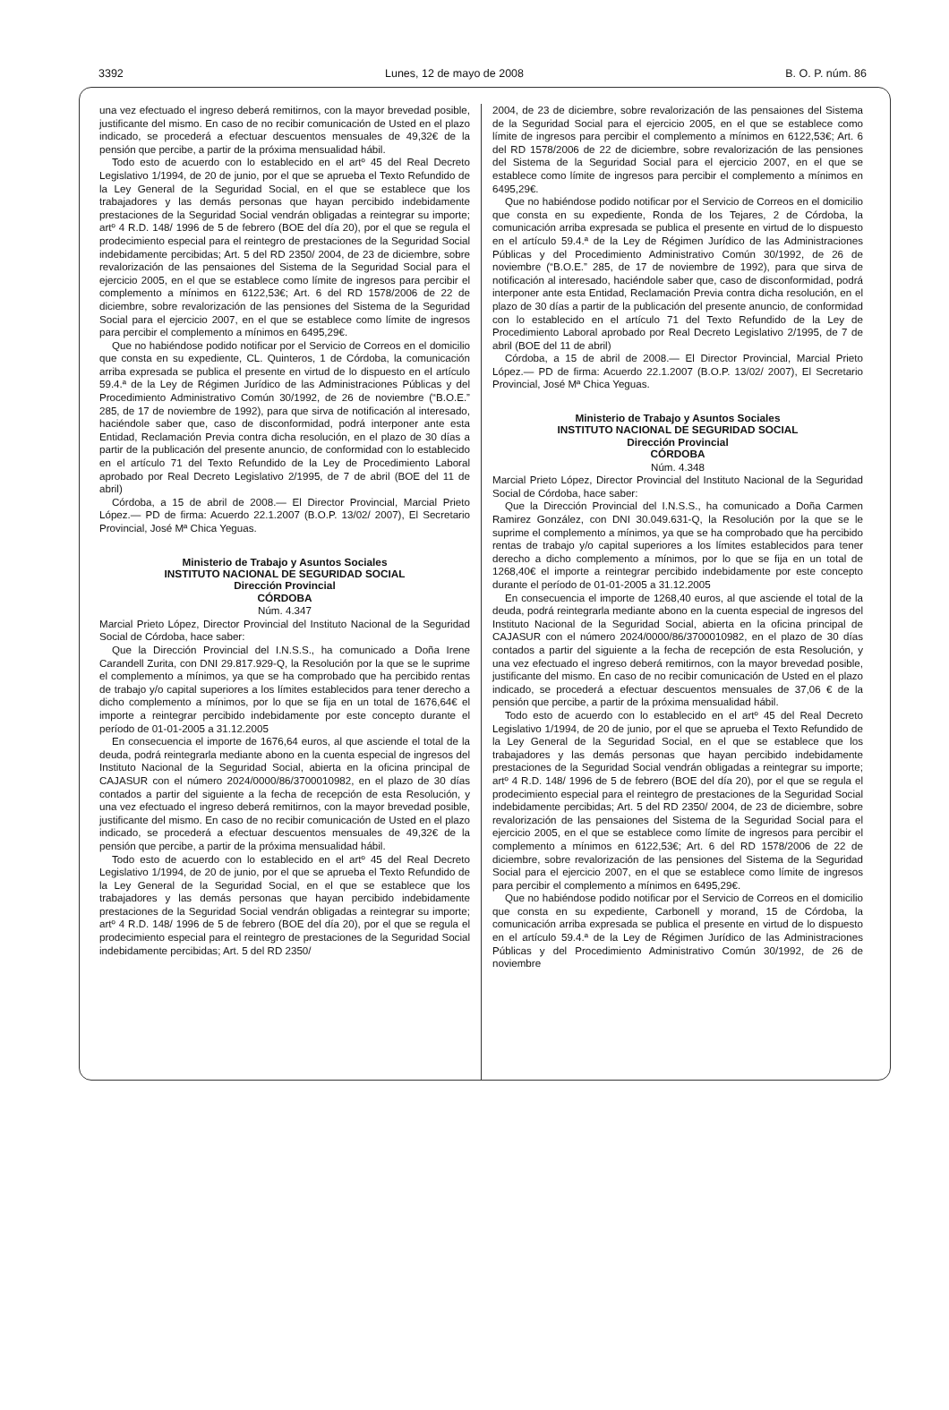3392 Lunes, 12 de mayo de 2008 B. O. P. núm. 86
una vez efectuado el ingreso deberá remitirnos, con la mayor brevedad posible, justificante del mismo. En caso de no recibir comunicación de Usted en el plazo indicado, se procederá a efectuar descuentos mensuales de 49,32€ de la pensión que percibe, a partir de la próxima mensualidad hábil.
Todo esto de acuerdo con lo establecido en el artº 45 del Real Decreto Legislativo 1/1994, de 20 de junio, por el que se aprueba el Texto Refundido de la Ley General de la Seguridad Social, en el que se establece que los trabajadores y las demás personas que hayan percibido indebidamente prestaciones de la Seguridad Social vendrán obligadas a reintegrar su importe; artº 4 R.D. 148/ 1996 de 5 de febrero (BOE del día 20), por el que se regula el prodecimiento especial para el reintegro de prestaciones de la Seguridad Social indebidamente percibidas; Art. 5 del RD 2350/ 2004, de 23 de diciembre, sobre revalorización de las pensaiones del Sistema de la Seguridad Social para el ejercicio 2005, en el que se establece como límite de ingresos para percibir el complemento a mínimos en 6122,53€; Art. 6 del RD 1578/2006 de 22 de diciembre, sobre revalorización de las pensiones del Sistema de la Seguridad Social para el ejercicio 2007, en el que se establece como límite de ingresos para percibir el complemento a mínimos en 6495,29€.
Que no habiéndose podido notificar por el Servicio de Correos en el domicilio que consta en su expediente, CL. Quinteros, 1 de Córdoba, la comunicación arriba expresada se publica el presente en virtud de lo dispuesto en el artículo 59.4.ª de la Ley de Régimen Jurídico de las Administraciones Públicas y del Procedimiento Administrativo Común 30/1992, de 26 de noviembre (“B.O.E.” 285, de 17 de noviembre de 1992), para que sirva de notificación al interesado, haciéndole saber que, caso de disconformidad, podrá interponer ante esta Entidad, Reclamación Previa contra dicha resolución, en el plazo de 30 días a partir de la publicación del presente anuncio, de conformidad con lo establecido en el artículo 71 del Texto Refundido de la Ley de Procedimiento Laboral aprobado por Real Decreto Legislativo 2/1995, de 7 de abril (BOE del 11 de abril)
Córdoba, a 15 de abril de 2008.— El Director Provincial, Marcial Prieto López.— PD de firma: Acuerdo 22.1.2007 (B.O.P. 13/02/ 2007), El Secretario Provincial, José Mª Chica Yeguas.
Ministerio de Trabajo y Asuntos Sociales
INSTITUTO NACIONAL DE SEGURIDAD SOCIAL
Dirección Provincial
CÓRDOBA
Núm. 4.347
Marcial Prieto López, Director Provincial del Instituto Nacional de la Seguridad Social de Córdoba, hace saber:
Que la Dirección Provincial del I.N.S.S., ha comunicado a Doña Irene Carandell Zurita, con DNI 29.817.929-Q, la Resolución por la que se le suprime el complemento a mínimos, ya que se ha comprobado que ha percibido rentas de trabajo y/o capital superiores a los límites establecidos para tener derecho a dicho complemento a mínimos, por lo que se fija en un total de 1676,64€ el importe a reintegrar percibido indebidamente por este concepto durante el período de 01-01-2005 a 31.12.2005
En consecuencia el importe de 1676,64 euros, al que asciende el total de la deuda, podrá reintegrarla mediante abono en la cuenta especial de ingresos del Instituto Nacional de la Seguridad Social, abierta en la oficina principal de CAJASUR con el número 2024/0000/86/3700010982, en el plazo de 30 días contados a partir del siguiente a la fecha de recepción de esta Resolución, y una vez efectuado el ingreso deberá remitirnos, con la mayor brevedad posible, justificante del mismo. En caso de no recibir comunicación de Usted en el plazo indicado, se procederá a efectuar descuentos mensuales de 49,32€ de la pensión que percibe, a partir de la próxima mensualidad hábil.
Todo esto de acuerdo con lo establecido en el artº 45 del Real Decreto Legislativo 1/1994, de 20 de junio, por el que se aprueba el Texto Refundido de la Ley General de la Seguridad Social, en el que se establece que los trabajadores y las demás personas que hayan percibido indebidamente prestaciones de la Seguridad Social vendrán obligadas a reintegrar su importe; artº 4 R.D. 148/ 1996 de 5 de febrero (BOE del día 20), por el que se regula el prodecimiento especial para el reintegro de prestaciones de la Seguridad Social indebidamente percibidas; Art. 5 del RD 2350/
2004, de 23 de diciembre, sobre revalorización de las pensaiones del Sistema de la Seguridad Social para el ejercicio 2005, en el que se establece como límite de ingresos para percibir el complemento a mínimos en 6122,53€; Art. 6 del RD 1578/2006 de 22 de diciembre, sobre revalorización de las pensiones del Sistema de la Seguridad Social para el ejercicio 2007, en el que se establece como límite de ingresos para percibir el complemento a mínimos en 6495,29€.
Que no habiéndose podido notificar por el Servicio de Correos en el domicilio que consta en su expediente, Ronda de los Tejares, 2 de Córdoba, la comunicación arriba expresada se publica el presente en virtud de lo dispuesto en el artículo 59.4.ª de la Ley de Régimen Jurídico de las Administraciones Públicas y del Procedimiento Administrativo Común 30/1992, de 26 de noviembre (“B.O.E.” 285, de 17 de noviembre de 1992), para que sirva de notificación al interesado, haciéndole saber que, caso de disconformidad, podrá interponer ante esta Entidad, Reclamación Previa contra dicha resolución, en el plazo de 30 días a partir de la publicación del presente anuncio, de conformidad con lo establecido en el artículo 71 del Texto Refundido de la Ley de Procedimiento Laboral aprobado por Real Decreto Legislativo 2/1995, de 7 de abril (BOE del 11 de abril)
Córdoba, a 15 de abril de 2008.— El Director Provincial, Marcial Prieto López.— PD de firma: Acuerdo 22.1.2007 (B.O.P. 13/02/ 2007), El Secretario Provincial, José Mª Chica Yeguas.
Ministerio de Trabajo y Asuntos Sociales
INSTITUTO NACIONAL DE SEGURIDAD SOCIAL
Dirección Provincial
CÓRDOBA
Núm. 4.348
Marcial Prieto López, Director Provincial del Instituto Nacional de la Seguridad Social de Córdoba, hace saber:
Que la Dirección Provincial del I.N.S.S., ha comunicado a Doña Carmen Ramirez González, con DNI 30.049.631-Q, la Resolución por la que se le suprime el complemento a mínimos, ya que se ha comprobado que ha percibido rentas de trabajo y/o capital superiores a los límites establecidos para tener derecho a dicho complemento a mínimos, por lo que se fija en un total de 1268,40€ el importe a reintegrar percibido indebidamente por este concepto durante el período de 01-01-2005 a 31.12.2005
En consecuencia el importe de 1268,40 euros, al que asciende el total de la deuda, podrá reintegrarla mediante abono en la cuenta especial de ingresos del Instituto Nacional de la Seguridad Social, abierta en la oficina principal de CAJASUR con el número 2024/0000/86/3700010982, en el plazo de 30 días contados a partir del siguiente a la fecha de recepción de esta Resolución, y una vez efectuado el ingreso deberá remitirnos, con la mayor brevedad posible, justificante del mismo. En caso de no recibir comunicación de Usted en el plazo indicado, se procederá a efectuar descuentos mensuales de 37,06 € de la pensión que percibe, a partir de la próxima mensualidad hábil.
Todo esto de acuerdo con lo establecido en el artº 45 del Real Decreto Legislativo 1/1994, de 20 de junio, por el que se aprueba el Texto Refundido de la Ley General de la Seguridad Social, en el que se establece que los trabajadores y las demás personas que hayan percibido indebidamente prestaciones de la Seguridad Social vendrán obligadas a reintegrar su importe; artº 4 R.D. 148/ 1996 de 5 de febrero (BOE del día 20), por el que se regula el prodecimiento especial para el reintegro de prestaciones de la Seguridad Social indebidamente percibidas; Art. 5 del RD 2350/ 2004, de 23 de diciembre, sobre revalorización de las pensaiones del Sistema de la Seguridad Social para el ejercicio 2005, en el que se establece como límite de ingresos para percibir el complemento a mínimos en 6122,53€; Art. 6 del RD 1578/2006 de 22 de diciembre, sobre revalorización de las pensiones del Sistema de la Seguridad Social para el ejercicio 2007, en el que se establece como límite de ingresos para percibir el complemento a mínimos en 6495,29€.
Que no habiéndose podido notificar por el Servicio de Correos en el domicilio que consta en su expediente, Carbonell y morand, 15 de Córdoba, la comunicación arriba expresada se publica el presente en virtud de lo dispuesto en el artículo 59.4.ª de la Ley de Régimen Jurídico de las Administraciones Públicas y del Procedimiento Administrativo Común 30/1992, de 26 de noviembre